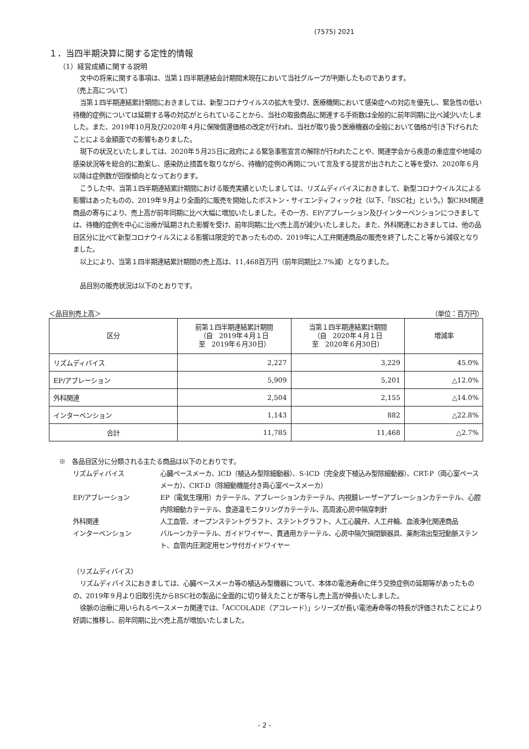(7575) 2021
１．当四半期決算に関する定性的情報
（1）経営成績に関する説明
文中の将来に関する事項は、当第１四半期連結会計期間末現在において当社グループが判断したものであります。
（売上高について）
当第１四半期連結累計期間におきましては、新型コロナウイルスの拡大を受け、医療機関において感染症への対応を優先し、緊急性の低い待機的症例については延期する等の対応がとられていることから、当社の取扱商品に関連する手術数は全般的に前年同期に比べ減少いたしました。また、2019年10月及び2020年４月に保険償還価格の改定が行われ、当社が取り扱う医療機器の全般において価格が引き下げられたことによる金額面での影響もありました。
現下の状況といたしましては、2020年５月25日に政府による緊急事態宣言の解除が行われたことや、関連学会から疾患の重症度や地域の感染状況等を総合的に勘案し、感染防止措置を取りながら、待機的症例の再開について言及する提言が出されたこと等を受け、2020年６月以降は症例数が回復傾向となっております。
こうした中、当第１四半期連結累計期間における販売実績といたしましては、リズムディバイスにおきまして、新型コロナウイルスによる影響はあったものの、2019年９月より全面的に販売を開始したボストン・サイエンティフィック社（以下、「BSC社」という。）製CRM関連商品の寄与により、売上高が前年同期に比べ大幅に増加いたしました。その一方、EP/アブレーション及びインターベンションにつきましては、待機的症例を中心に治療が延期された影響を受け、前年同期に比べ売上高が減少いたしました。また、外科関連におきましては、他の品目区分に比べて新型コロナウイルスによる影響は限定的であったものの、2019年に人工弁関連商品の販売を終了したこと等から減収となりました。
以上により、当第１四半期連結累計期間の売上高は、11,468百万円（前年同期比2.7%減）となりました。
品目別の販売状況は以下のとおりです。
＜品目別売上高＞ （単位：百万円）
| 区分 | 前第１四半期連結累計期間 （自 2019年４月１日 至 2019年６月30日） | 当第１四半期連結累計期間 （自 2020年４月１日 至 2020年６月30日） | 増減率 |
| --- | --- | --- | --- |
| リズムディバイス | 2,227 | 3,229 | 45.0% |
| EP/アブレーション | 5,909 | 5,201 | △12.0% |
| 外科関連 | 2,504 | 2,155 | △14.0% |
| インターベンション | 1,143 | 882 | △22.8% |
| 合計 | 11,785 | 11,468 | △2.7% |
※　各品目区分に分類される主たる商品は以下のとおりです。
リズムディバイス 心臓ペースメーカ、ICD（植込み型除細動器）、S-ICD（完全皮下植込み型除細動器）、CRT-P（両心室ペースメーカ）、CRT-D（除細動機能付き両心室ペースメーカ）
EP/アブレーション EP（電気生理用）カテーテル、アブレーションカテーテル、内視鏡レーザーアブレーションカテーテル、心腔内除細動カテーテル、食道温モニタリングカテーテル、高周波心房中隔穿刺針
外科関連 人工血管、オープンステントグラフト、ステントグラフト、人工心臓弁、人工弁輪、血液浄化関連商品
インターベンション バルーンカテーテル、ガイドワイヤー、貫通用カテーテル、心房中隔欠損閉鎖器具、薬剤溶出型冠動脈ステント、血管内圧測定用センサ付ガイドワイヤー
（リズムディバイス）
リズムディバイスにおきましては、心臓ペースメーカ等の植込み型機器について、本体の電池寿命に伴う交換症例の延期等があったものの、2019年９月より旧取引先からBSC社の製品に全面的に切り替えたことが寄与し売上高が伸長いたしました。
徐脈の治療に用いられるペースメーカ関連では、「ACCOLADE（アコレード）」シリーズが長い電池寿命等の特長が評価されたことにより好調に推移し、前年同期に比べ売上高が増加いたしました。
- 2 -